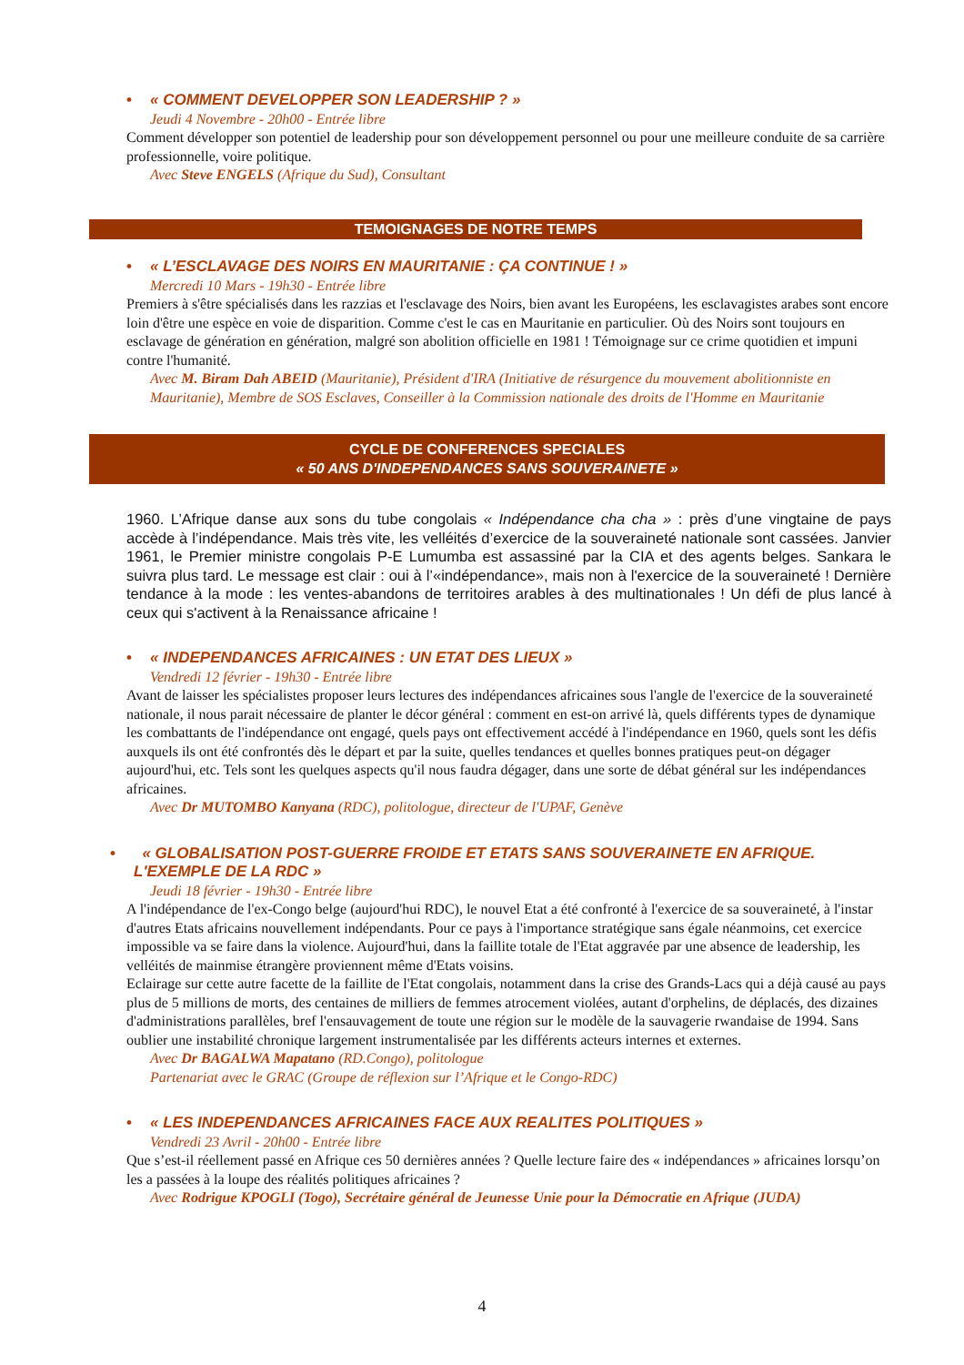• « COMMENT DEVELOPPER SON LEADERSHIP ? »
Jeudi 4 Novembre - 20h00 - Entrée libre
Comment développer son potentiel de leadership pour son développement personnel ou pour une meilleure conduite de sa carrière professionnelle, voire politique.
Avec Steve ENGELS (Afrique du Sud), Consultant
TEMOIGNAGES DE NOTRE TEMPS
• « L’ESCLAVAGE DES NOIRS EN MAURITANIE : ÇA CONTINUE ! »
Mercredi 10 Mars - 19h30 - Entrée libre
Premiers à s'être spécialisés dans les razzias et l'esclavage des Noirs, bien avant les Européens, les esclavagistes arabes sont encore loin d'être une espèce en voie de disparition. Comme c'est le cas en Mauritanie en particulier. Où des Noirs sont toujours en esclavage de génération en génération, malgré son abolition officielle en 1981 ! Témoignage sur ce crime quotidien et impuni contre l'humanité.
Avec M. Biram Dah ABEID (Mauritanie), Président d'IRA (Initiative de résurgence du mouvement abolitionniste en Mauritanie), Membre de SOS Esclaves, Conseiller à la Commission nationale des droits de l'Homme en Mauritanie
CYCLE DE CONFERENCES SPECIALES
« 50 ANS D'INDEPENDANCES SANS SOUVERAINETE »
1960. L’Afrique danse aux sons du tube congolais « Indépendance cha cha » : près d’une vingtaine de pays accède à l’indépendance. Mais très vite, les velléités d’exercice de la souveraineté nationale sont cassées. Janvier 1961, le Premier ministre congolais P-E Lumumba est assassiné par la CIA et des agents belges. Sankara le suivra plus tard. Le message est clair : oui à l’«indépendance», mais non à l'exercice de la souveraineté ! Dernière tendance à la mode : les ventes-abandons de territoires arables à des multinationales ! Un défi de plus lancé à ceux qui s'activent à la Renaissance africaine !
• « INDEPENDANCES AFRICAINES : UN ETAT DES LIEUX »
Vendredi 12 février - 19h30 - Entrée libre
Avant de laisser les spécialistes proposer leurs lectures des indépendances africaines sous l'angle de l'exercice de la souveraineté nationale, il nous parait nécessaire de planter le décor général : comment en est-on arrivé là, quels différents types de dynamique les combattants de l'indépendance ont engagé, quels pays ont effectivement accédé à l'indépendance en 1960, quels sont les défis auxquels ils ont été confrontés dès le départ et par la suite, quelles tendances et quelles bonnes pratiques peut-on dégager aujourd'hui, etc. Tels sont les quelques aspects qu'il nous faudra dégager, dans une sorte de débat général sur les indépendances africaines.
Avec Dr MUTOMBO Kanyana (RDC), politologue, directeur de l'UPAF, Genève
• « GLOBALISATION POST-GUERRE FROIDE ET ETATS SANS SOUVERAINETE EN AFRIQUE. L'EXEMPLE DE LA RDC »
Jeudi 18 février - 19h30 - Entrée libre
A l'indépendance de l'ex-Congo belge (aujourd'hui RDC), le nouvel Etat a été confronté à l'exercice de sa souveraineté, à l'instar d'autres Etats africains nouvellement indépendants. Pour ce pays à l'importance stratégique sans égale néanmoins, cet exercice impossible va se faire dans la violence. Aujourd'hui, dans la faillite totale de l'Etat aggravée par une absence de leadership, les velléités de mainmise étrangère proviennent même d'Etats voisins.
Eclairage sur cette autre facette de la faillite de l'Etat congolais, notamment dans la crise des Grands-Lacs qui a déjà causé au pays plus de 5 millions de morts, des centaines de milliers de femmes atrocement violées, autant d'orphelins, de déplacés, des dizaines d'administrations parallèles, bref l'ensauvagement de toute une région sur le modèle de la sauvagerie rwandaise de 1994. Sans oublier une instabilité chronique largement instrumentalisée par les différents acteurs internes et externes.
Avec Dr BAGALWA Mapatano (RD.Congo), politologue
Partenariat avec le GRAC (Groupe de réflexion sur l’Afrique et le Congo-RDC)
• « LES INDEPENDANCES AFRICAINES FACE AUX REALITES POLITIQUES »
Vendredi 23 Avril - 20h00 - Entrée libre
Que s’est-il réellement passé en Afrique ces 50 dernières années ? Quelle lecture faire des « indépendances » africaines lorsqu’on les a passées à la loupe des réalités politiques africaines ?
Avec Rodrigue KPOGLI (Togo), Secrétaire général de Jeunesse Unie pour la Démocratie en Afrique (JUDA)
4